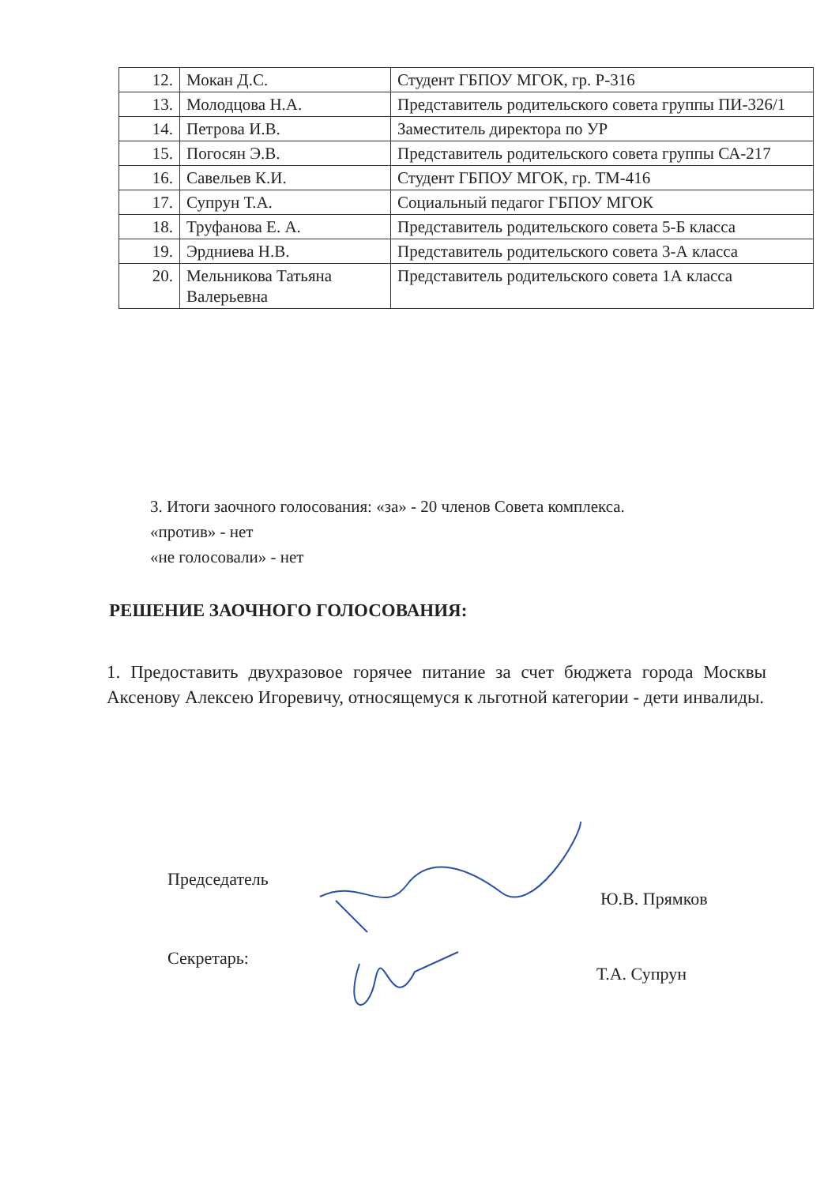| 12. | Мокан Д.С. | Студент ГБПОУ МГОК, гр. Р-316 |
| 13. | Молодцова Н.А. | Представитель родительского совета группы ПИ-326/1 |
| 14. | Петрова И.В. | Заместитель директора по УР |
| 15. | Погосян Э.В. | Представитель родительского совета группы СА-217 |
| 16. | Савельев К.И. | Студент ГБПОУ МГОК, гр. ТМ-416 |
| 17. | Супрун Т.А. | Социальный педагог ГБПОУ МГОК |
| 18. | Труфанова Е. А. | Представитель родительского совета 5-Б класса |
| 19. | Эрдниева Н.В. | Представитель родительского совета 3-А класса |
| 20. | Мельникова Татьяна Валерьевна | Представитель родительского совета 1А класса |
3. Итоги заочного голосования: «за» - 20 членов Совета комплекса.
«против» - нет
«не голосовали» - нет
РЕШЕНИЕ ЗАОЧНОГО ГОЛОСОВАНИЯ:
1. Предоставить двухразовое горячее питание за счет бюджета города Москвы Аксенову Алексею Игоревичу, относящемуся к льготной категории - дети инвалиды.
Председатель
Ю.В. Прямков
Секретарь:
Т.А. Супрун